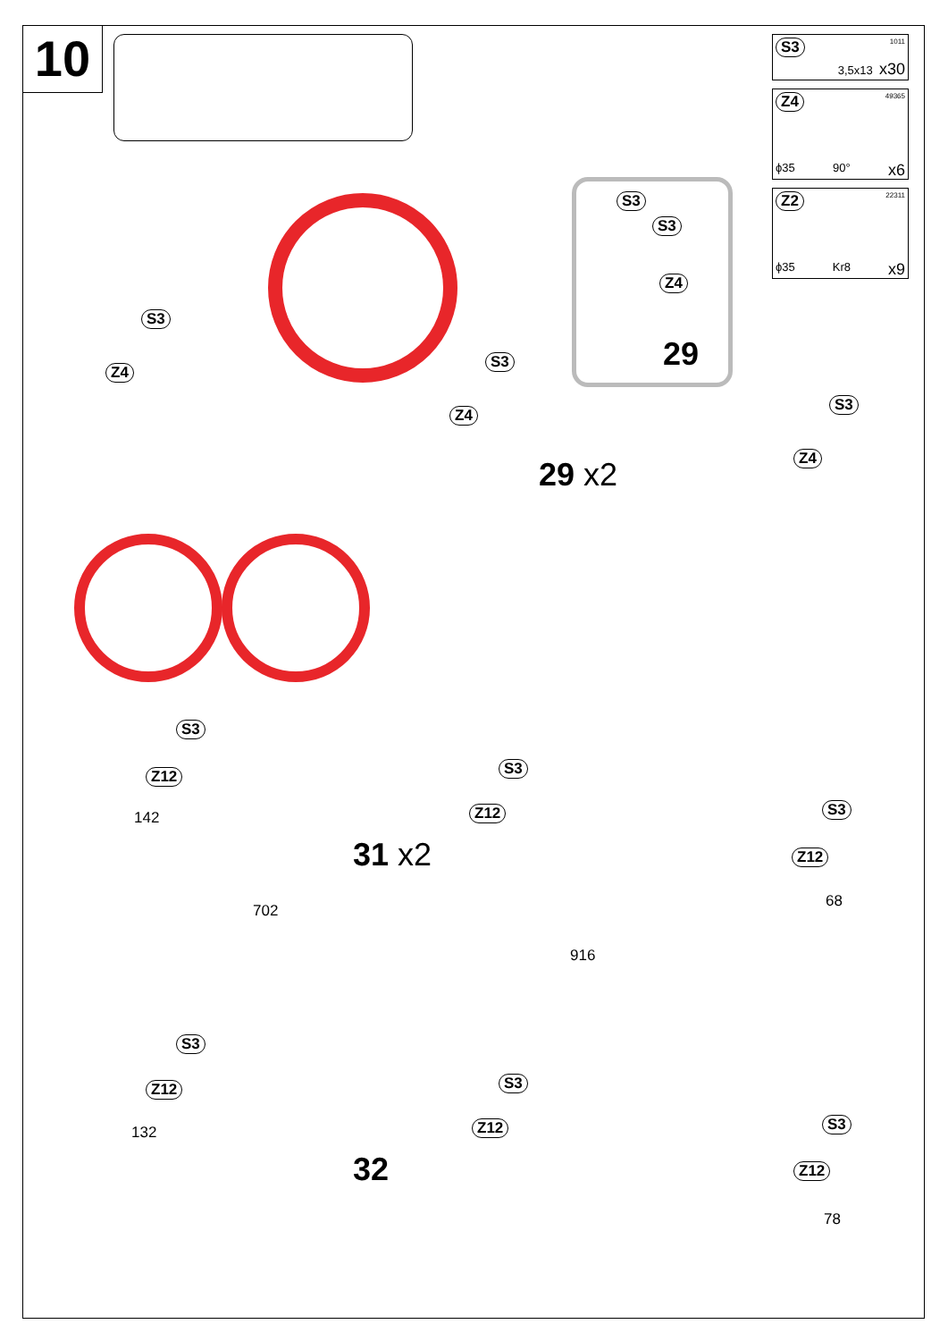10
S3 1011
3,5x13 x30
Z4 49365
ϕ35 90° x6
Z2 22311
ϕ35 Kr8 x9
S3
S3
Z4
29
S3
Z4
S3
Z4
S3
Z4 29 x2
S3
Z12 S3
Z12 S3
Z12
142
31 x2
68
702
916
S3
Z12 S3
Z12 S3
Z12
132
32
78